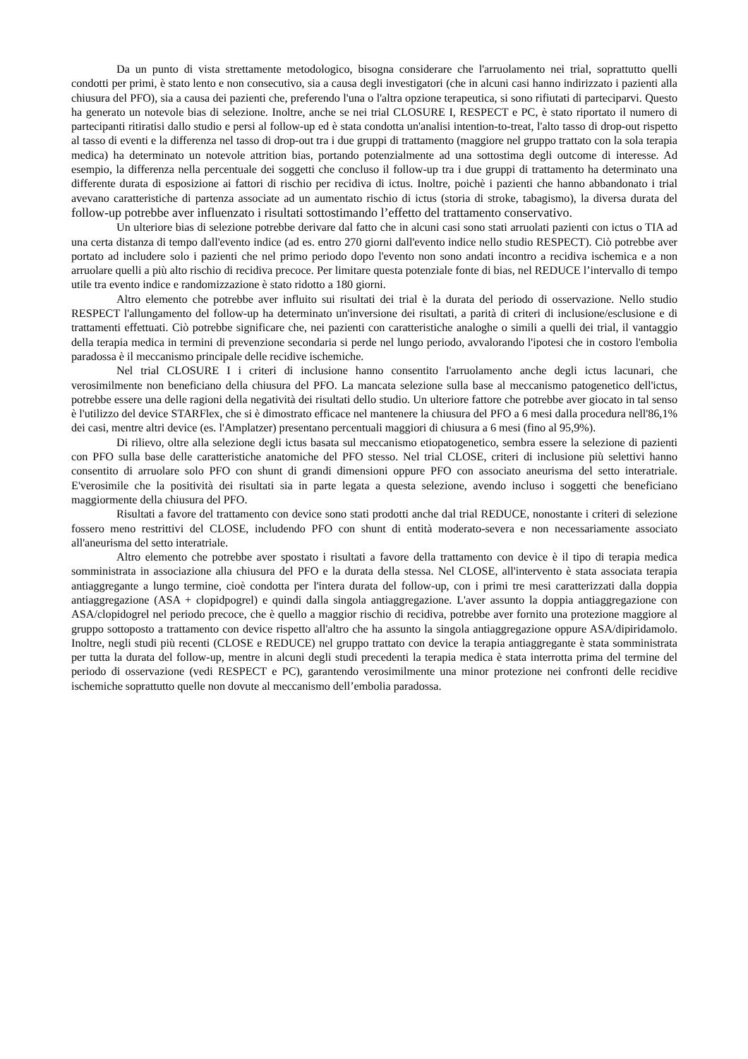Da un punto di vista strettamente metodologico, bisogna considerare che l'arruolamento nei trial, soprattutto quelli condotti per primi, è stato lento e non consecutivo, sia a causa degli investigatori (che in alcuni casi hanno indirizzato i pazienti alla chiusura del PFO), sia a causa dei pazienti che, preferendo l'una o l'altra opzione terapeutica, si sono rifiutati di parteciparvi. Questo ha generato un notevole bias di selezione. Inoltre, anche se nei trial CLOSURE I, RESPECT e PC, è stato riportato il numero di partecipanti ritiratisi dallo studio e persi al follow-up ed è stata condotta un'analisi intention-to-treat, l'alto tasso di drop-out rispetto al tasso di eventi e la differenza nel tasso di drop-out tra i due gruppi di trattamento (maggiore nel gruppo trattato con la sola terapia medica) ha determinato un notevole attrition bias, portando potenzialmente ad una sottostima degli outcome di interesse. Ad esempio, la differenza nella percentuale dei soggetti che concluso il follow-up tra i due gruppi di trattamento ha determinato una differente durata di esposizione ai fattori di rischio per recidiva di ictus. Inoltre, poichè i pazienti che hanno abbandonato i trial avevano caratteristiche di partenza associate ad un aumentato rischio di ictus (storia di stroke, tabagismo), la diversa durata del follow-up potrebbe aver influenzato i risultati sottostimando l’effetto del trattamento conservativo.
Un ulteriore bias di selezione potrebbe derivare dal fatto che in alcuni casi sono stati arruolati pazienti con ictus o TIA ad una certa distanza di tempo dall'evento indice (ad es. entro 270 giorni dall'evento indice nello studio RESPECT). Ciò potrebbe aver portato ad includere solo i pazienti che nel primo periodo dopo l'evento non sono andati incontro a recidiva ischemica e a non arruolare quelli a più alto rischio di recidiva precoce. Per limitare questa potenziale fonte di bias, nel REDUCE l’intervallo di tempo utile tra evento indice e randomizzazione è stato ridotto a 180 giorni.
Altro elemento che potrebbe aver influito sui risultati dei trial è la durata del periodo di osservazione. Nello studio RESPECT l'allungamento del follow-up ha determinato un'inversione dei risultati, a parità di criteri di inclusione/esclusione e di trattamenti effettuati. Ciò potrebbe significare che, nei pazienti con caratteristiche analoghe o simili a quelli dei trial, il vantaggio della terapia medica in termini di prevenzione secondaria si perde nel lungo periodo, avvalorando l'ipotesi che in costoro l'embolia paradossa è il meccanismo principale delle recidive ischemiche.
Nel trial CLOSURE I i criteri di inclusione hanno consentito l'arruolamento anche degli ictus lacunari, che verosimilmente non beneficiano della chiusura del PFO. La mancata selezione sulla base al meccanismo patogenetico dell'ictus, potrebbe essere una delle ragioni della negatività dei risultati dello studio. Un ulteriore fattore che potrebbe aver giocato in tal senso è l'utilizzo del device STARFlex, che si è dimostrato efficace nel mantenere la chiusura del PFO a 6 mesi dalla procedura nell'86,1% dei casi, mentre altri device (es. l'Amplatzer) presentano percentuali maggiori di chiusura a 6 mesi (fino al 95,9%).
Di rilievo, oltre alla selezione degli ictus basata sul meccanismo etiopatogenetico, sembra essere la selezione di pazienti con PFO sulla base delle caratteristiche anatomiche del PFO stesso. Nel trial CLOSE, criteri di inclusione più selettivi hanno consentito di arruolare solo PFO con shunt di grandi dimensioni oppure PFO con associato aneurisma del setto interatriale. E'verosimile che la positività dei risultati sia in parte legata a questa selezione, avendo incluso i soggetti che beneficiano maggiormente della chiusura del PFO.
Risultati a favore del trattamento con device sono stati prodotti anche dal trial REDUCE, nonostante i criteri di selezione fossero meno restrittivi del CLOSE, includendo PFO con shunt di entità moderato-severa e non necessariamente associato all'aneurisma del setto interatriale.
Altro elemento che potrebbe aver spostato i risultati a favore della trattamento con device è il tipo di terapia medica somministrata in associazione alla chiusura del PFO e la durata della stessa. Nel CLOSE, all'intervento è stata associata terapia antiaggregante a lungo termine, cioè condotta per l'intera durata del follow-up, con i primi tre mesi caratterizzati dalla doppia antiaggregazione (ASA + clopidpogrel) e quindi dalla singola antiaggregazione. L'aver assunto la doppia antiaggregazione con ASA/clopidogrel nel periodo precoce, che è quello a maggior rischio di recidiva, potrebbe aver fornito una protezione maggiore al gruppo sottoposto a trattamento con device rispetto all'altro che ha assunto la singola antiaggregazione oppure ASA/dipiridamolo. Inoltre, negli studi più recenti (CLOSE e REDUCE) nel gruppo trattato con device la terapia antiaggregante è stata somministrata per tutta la durata del follow-up, mentre in alcuni degli studi precedenti la terapia medica è stata interrotta prima del termine del periodo di osservazione (vedi RESPECT e PC), garantendo verosimilmente una minor protezione nei confronti delle recidive ischemiche soprattutto quelle non dovute al meccanismo dell’embolia paradossa.